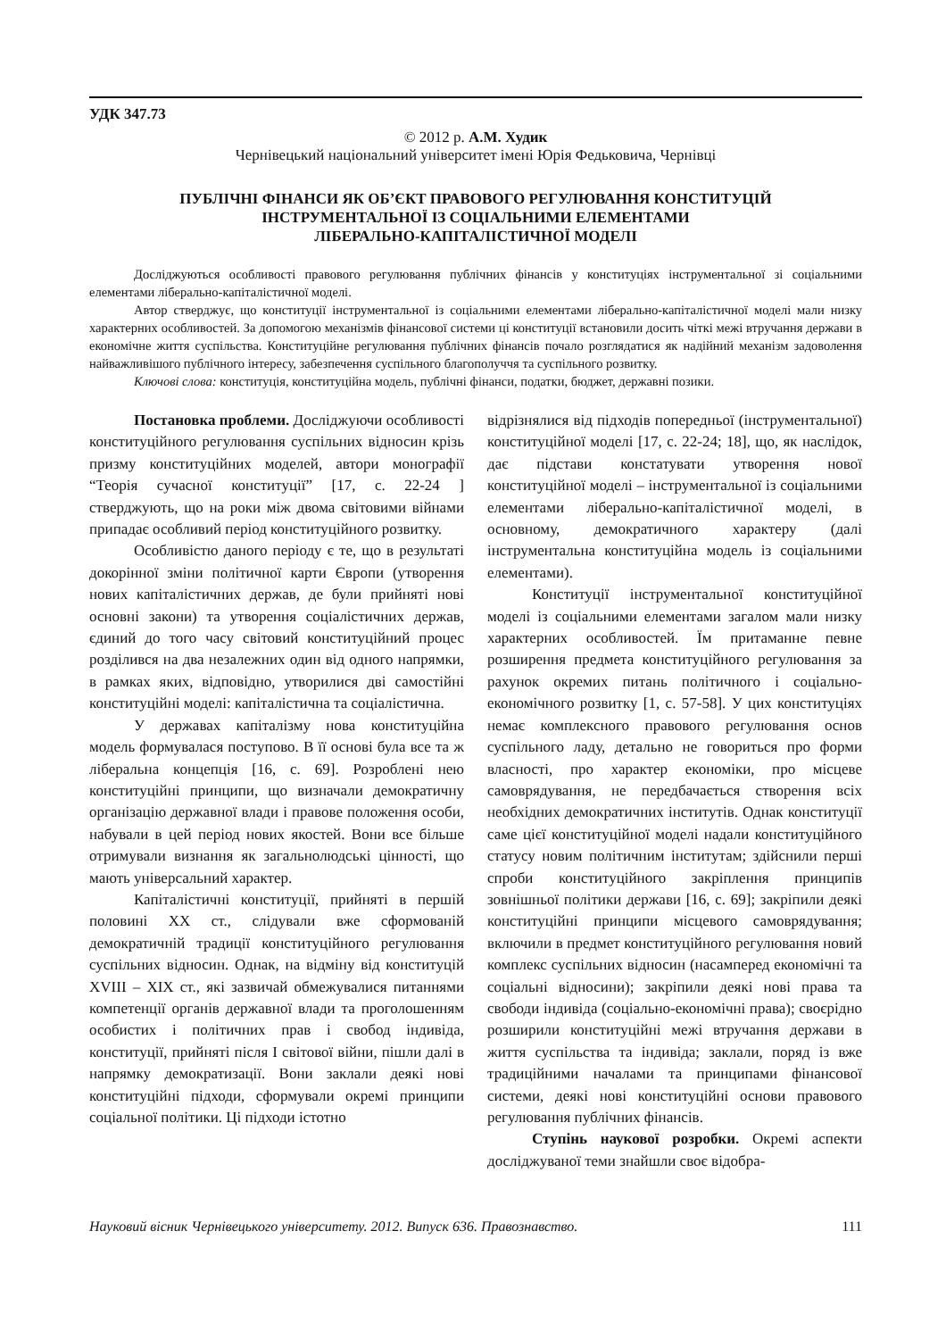УДК 347.73
© 2012 р. А.М. Худик
Чернівецький національний університет імені Юрія Федьковича, Чернівці
ПУБЛІЧНІ ФІНАНСИ ЯК ОБ’ЄКТ ПРАВОВОГО РЕГУЛЮВАННЯ КОНСТИТУЦІЙ
ІНСТРУМЕНТАЛЬНОЇ ІЗ СОЦІАЛЬНИМИ ЕЛЕМЕНТАМИ
ЛІБЕРАЛЬНО-КАПІТАЛІСТИЧНОЇ МОДЕЛІ
Досліджуються особливості правового регулювання публічних фінансів у конституціях інструментальної зі соціальними елементами ліберально-капіталістичної моделі.
Автор стверджує, що конституції інструментальної із соціальними елементами ліберально-капіталістичної моделі мали низку характерних особливостей. За допомогою механізмів фінансової системи ці конституції встановили досить чіткі межі втручання держави в економічне життя суспільства. Конституційне регулювання публічних фінансів почало розглядатися як надійний механізм задоволення найважливішого публічного інтересу, забезпечення суспільного благополуччя та суспільного розвитку.
Ключові слова: конституція, конституційна модель, публічні фінанси, податки, бюджет, державні позики.
Постановка проблеми. Досліджуючи особливості конституційного регулювання суспільних відносин крізь призму конституційних моделей, автори монографії “Теорія сучасної конституції” [17, с. 22-24 ] стверджують, що на роки між двома світовими війнами припадає особливий період конституційного розвитку.
Особливістю даного періоду є те, що в результаті докорінної зміни політичної карти Європи (утворення нових капіталістичних держав, де були прийняті нові основні закони) та утворення соціалістичних держав, єдиний до того часу світовий конституційний процес розділився на два незалежних один від одного напрямки, в рамках яких, відповідно, утворилися дві самостійні конституційні моделі: капіталістична та соціалістична.
У державах капіталізму нова конституційна модель формувалася поступово. В її основі була все та ж ліберальна концепція [16, с. 69]. Розроблені нею конституційні принципи, що визначали демократичну організацію державної влади і правове положення особи, набували в цей період нових якостей. Вони все більше отримували визнання як загальнолюдські цінності, що мають універсальний характер.
Капіталістичні конституції, прийняті в першій половині ХХ ст., слідували вже сформованій демократичній традиції конституційного регулювання суспільних відносин. Однак, на відміну від конституцій XVIII – XIX ст., які зазвичай обмежувалися питаннями компетенції органів державної влади та проголошенням особистих і політичних прав і свобод індивіда, конституції, прийняті після І світової війни, пішли далі в напрямку демократизації. Вони заклали деякі нові конституційні підходи, сформували окремі принципи соціальної політики. Ці підходи істотно
відрізнялися від підходів попередньої (інструментальної) конституційної моделі [17, с. 22-24; 18], що, як наслідок, дає підстави констатувати утворення нової конституційної моделі – інструментальної із соціальними елементами ліберально-капіталістичної моделі, в основному, демократичного характеру (далі інструментальна конституційна модель із соціальними елементами).
Конституції інструментальної конституційної моделі із соціальними елементами загалом мали низку характерних особливостей. Їм притаманне певне розширення предмета конституційного регулювання за рахунок окремих питань політичного і соціально-економічного розвитку [1, с. 57-58]. У цих конституціях немає комплексного правового регулювання основ суспільного ладу, детально не говориться про форми власності, про характер економіки, про місцеве самоврядування, не передбачається створення всіх необхідних демократичних інститутів. Однак конституції саме цієї конституційної моделі надали конституційного статусу новим політичним інститутам; здійснили перші спроби конституційного закріплення принципів зовнішньої політики держави [16, с. 69]; закріпили деякі конституційні принципи місцевого самоврядування; включили в предмет конституційного регулювання новий комплекс суспільних відносин (насамперед економічні та соціальні відносини); закріпили деякі нові права та свободи індивіда (соціально-економічні права); своєрідно розширили конституційні межі втручання держави в життя суспільства та індивіда; заклали, поряд із вже традиційними началами та принципами фінансової системи, деякі нові конституційні основи правового регулювання публічних фінансів.
Ступінь наукової розробки. Окремі аспекти досліджуваної теми знайшли своє відобра-
Науковий вісник Чернівецького університету. 2012. Випуск 636. Правознавство. 111